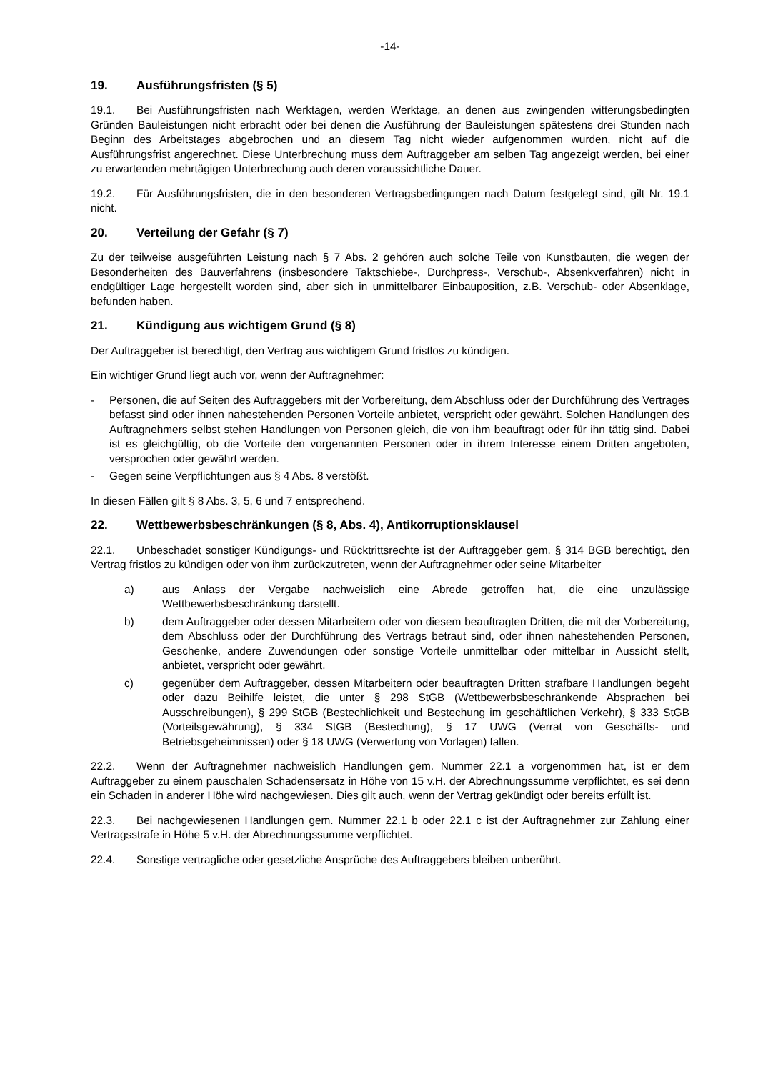-14-
19. Ausführungsfristen (§ 5)
19.1. Bei Ausführungsfristen nach Werktagen, werden Werktage, an denen aus zwingenden witterungsbedingten Gründen Bauleistungen nicht erbracht oder bei denen die Ausführung der Bauleistungen spätestens drei Stunden nach Beginn des Arbeitstages abgebrochen und an diesem Tag nicht wieder aufgenommen wurden, nicht auf die Ausführungsfrist angerechnet. Diese Unterbrechung muss dem Auftraggeber am selben Tag angezeigt werden, bei einer zu erwartenden mehrtägigen Unterbrechung auch deren voraussichtliche Dauer.
19.2. Für Ausführungsfristen, die in den besonderen Vertragsbedingungen nach Datum festgelegt sind, gilt Nr. 19.1 nicht.
20. Verteilung der Gefahr (§ 7)
Zu der teilweise ausgeführten Leistung nach § 7 Abs. 2 gehören auch solche Teile von Kunstbauten, die wegen der Besonderheiten des Bauverfahrens (insbesondere Taktschiebe-, Durchpress-, Verschub-, Absenkverfahren) nicht in endgültiger Lage hergestellt worden sind, aber sich in unmittelbarer Einbauposition, z.B. Verschub- oder Absenklage, befunden haben.
21. Kündigung aus wichtigem Grund (§ 8)
Der Auftraggeber ist berechtigt, den Vertrag aus wichtigem Grund fristlos zu kündigen.
Ein wichtiger Grund liegt auch vor, wenn der Auftragnehmer:
- Personen, die auf Seiten des Auftraggebers mit der Vorbereitung, dem Abschluss oder der Durchführung des Vertrages befasst sind oder ihnen nahestehenden Personen Vorteile anbietet, verspricht oder gewährt. Solchen Handlungen des Auftragnehmers selbst stehen Handlungen von Personen gleich, die von ihm beauftragt oder für ihn tätig sind. Dabei ist es gleichgültig, ob die Vorteile den vorgenannten Personen oder in ihrem Interesse einem Dritten angeboten, versprochen oder gewährt werden.
- Gegen seine Verpflichtungen aus § 4 Abs. 8 verstößt.
In diesen Fällen gilt § 8 Abs. 3, 5, 6 und 7 entsprechend.
22. Wettbewerbsbeschränkungen (§ 8, Abs. 4), Antikorruptionsklausel
22.1. Unbeschadet sonstiger Kündigungs- und Rücktrittsrechte ist der Auftraggeber gem. § 314 BGB berechtigt, den Vertrag fristlos zu kündigen oder von ihm zurückzutreten, wenn der Auftragnehmer oder seine Mitarbeiter
a) aus Anlass der Vergabe nachweislich eine Abrede getroffen hat, die eine unzulässige Wettbewerbsbeschränkung darstellt.
b) dem Auftraggeber oder dessen Mitarbeitern oder von diesem beauftragten Dritten, die mit der Vorbereitung, dem Abschluss oder der Durchführung des Vertrags betraut sind, oder ihnen nahestehenden Personen, Geschenke, andere Zuwendungen oder sonstige Vorteile unmittelbar oder mittelbar in Aussicht stellt, anbietet, verspricht oder gewährt.
c) gegenüber dem Auftraggeber, dessen Mitarbeitern oder beauftragten Dritten strafbare Handlungen begeht oder dazu Beihilfe leistet, die unter § 298 StGB (Wettbewerbsbeschränkende Absprachen bei Ausschreibungen), § 299 StGB (Bestechlichkeit und Bestechung im geschäftlichen Verkehr), § 333 StGB (Vorteilsgewährung), § 334 StGB (Bestechung), § 17 UWG (Verrat von Geschäfts- und Betriebsgeheimnissen) oder § 18 UWG (Verwertung von Vorlagen) fallen.
22.2. Wenn der Auftragnehmer nachweislich Handlungen gem. Nummer 22.1 a vorgenommen hat, ist er dem Auftraggeber zu einem pauschalen Schadensersatz in Höhe von 15 v.H. der Abrechnungssumme verpflichtet, es sei denn ein Schaden in anderer Höhe wird nachgewiesen. Dies gilt auch, wenn der Vertrag gekündigt oder bereits erfüllt ist.
22.3. Bei nachgewiesenen Handlungen gem. Nummer 22.1 b oder 22.1 c ist der Auftragnehmer zur Zahlung einer Vertragsstrafe in Höhe 5 v.H. der Abrechnungssumme verpflichtet.
22.4. Sonstige vertragliche oder gesetzliche Ansprüche des Auftraggebers bleiben unberührt.